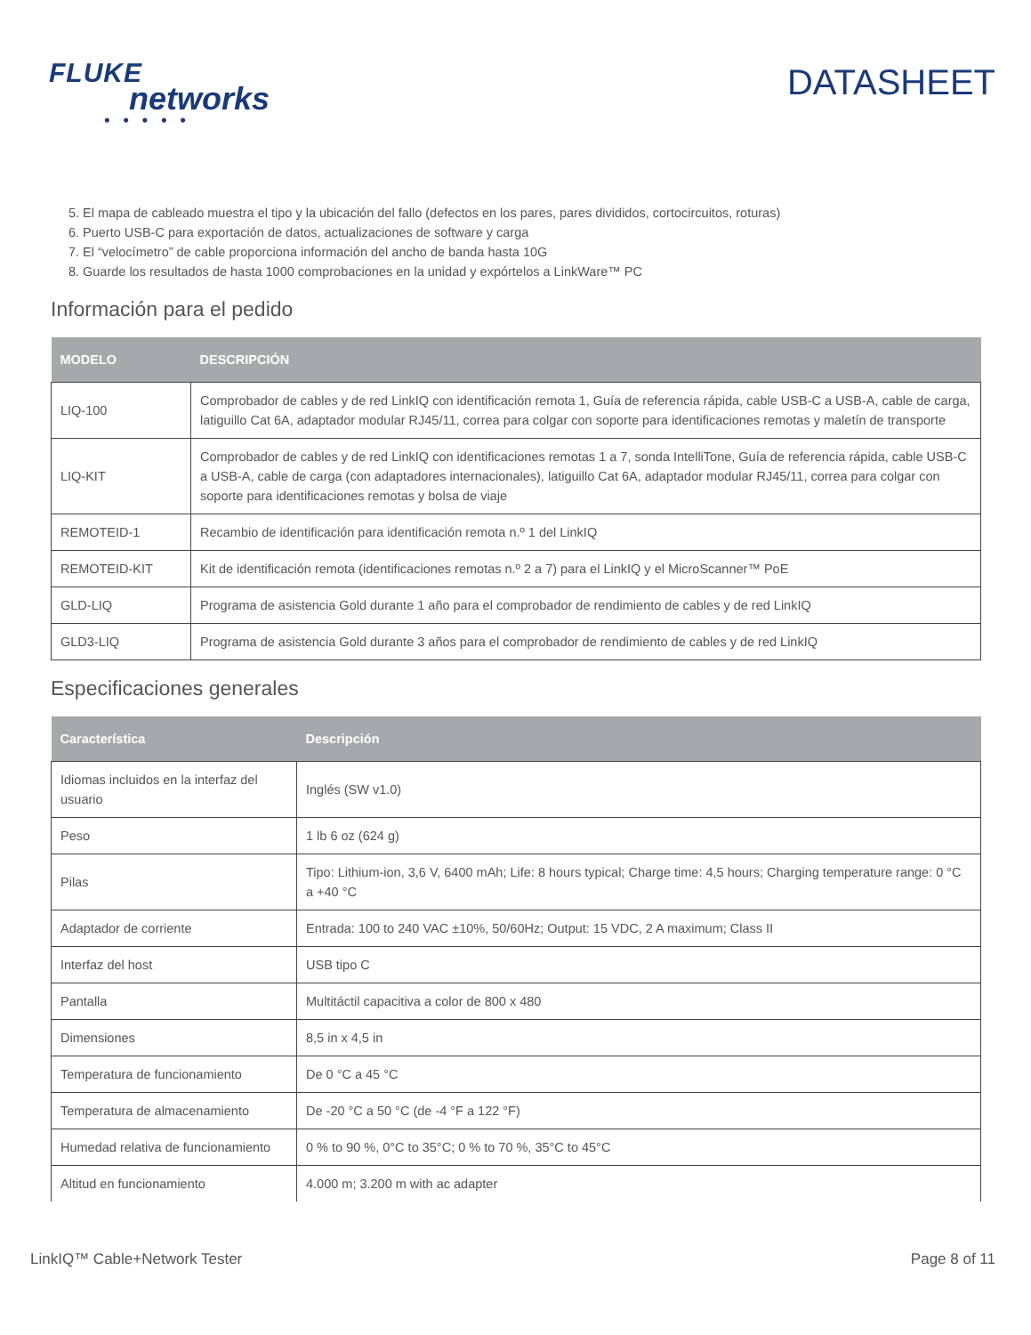FLUKE
networks
• • • • •
DATASHEET
5. El mapa de cableado muestra el tipo y la ubicación del fallo (defectos en los pares, pares divididos, cortocircuitos, roturas)
6. Puerto USB-C para exportación de datos, actualizaciones de software y carga
7. El “velocímetro” de cable proporciona información del ancho de banda hasta 10G
8. Guarde los resultados de hasta 1000 comprobaciones en la unidad y expórtelos a LinkWare™ PC
Información para el pedido
| MODELO | DESCRIPCIÓN |
| --- | --- |
| LIQ-100 | Comprobador de cables y de red LinkIQ con identificación remota 1, Guía de referencia rápida, cable USB-C a USB-A, cable de carga, latiguillo Cat 6A, adaptador modular RJ45/11, correa para colgar con soporte para identificaciones remotas y maletín de transporte |
| LIQ-KIT | Comprobador de cables y de red LinkIQ con identificaciones remotas 1 a 7, sonda IntelliTone, Guía de referencia rápida, cable USB-C a USB-A, cable de carga (con adaptadores internacionales), latiguillo Cat 6A, adaptador modular RJ45/11, correa para colgar con soporte para identificaciones remotas y bolsa de viaje |
| REMOTEID-1 | Recambio de identificación para identificación remota n.º 1 del LinkIQ |
| REMOTEID-KIT | Kit de identificación remota (identificaciones remotas n.º 2 a 7) para el LinkIQ y el MicroScanner™ PoE |
| GLD-LIQ | Programa de asistencia Gold durante 1 año para el comprobador de rendimiento de cables y de red LinkIQ |
| GLD3-LIQ | Programa de asistencia Gold durante 3 años para el comprobador de rendimiento de cables y de red LinkIQ |
Especificaciones generales
| Característica | Descripción |
| --- | --- |
| Idiomas incluidos en la interfaz del usuario | Inglés (SW v1.0) |
| Peso | 1 lb 6 oz (624 g) |
| Pilas | Tipo: Lithium-ion, 3,6 V, 6400 mAh; Life: 8 hours typical; Charge time: 4,5 hours; Charging temperature range: 0 °C a +40 °C |
| Adaptador de corriente | Entrada: 100 to 240 VAC ±10%, 50/60Hz; Output: 15 VDC, 2 A maximum; Class II |
| Interfaz del host | USB tipo C |
| Pantalla | Multitáctil capacitiva a color de 800 x 480 |
| Dimensiones | 8,5 in x 4,5 in |
| Temperatura de funcionamiento | De 0 °C a 45 °C |
| Temperatura de almacenamiento | De -20 °C a 50 °C (de -4 °F a 122 °F) |
| Humedad relativa de funcionamiento | 0 % to 90 %, 0°C to 35°C; 0 % to 70 %, 35°C to 45°C |
| Altitud en funcionamiento | 4.000 m; 3.200 m with ac adapter |
LinkIQ™ Cable+Network Tester Page 8 of 11